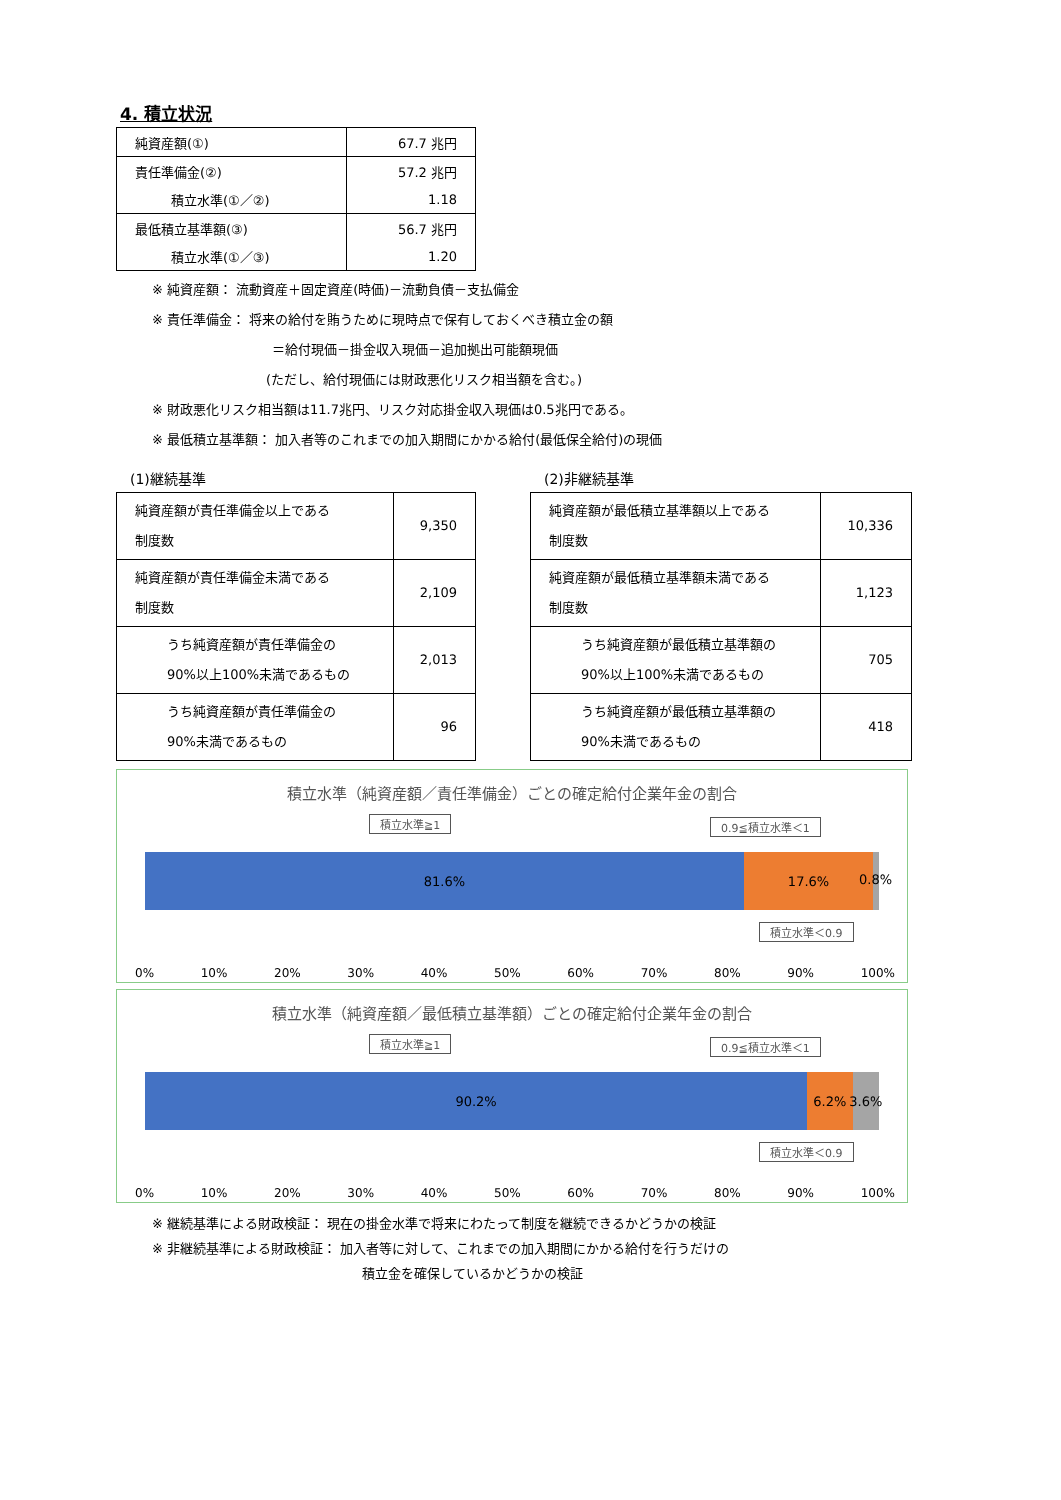4. 積立状況
| 純資産額(①) | 67.7 兆円 |
| 責任準備金(②) | 57.2 兆円 |
| 積立水準(①／②) | 1.18 |
| 最低積立基準額(③) | 56.7 兆円 |
| 積立水準(①／③) | 1.20 |
※ 純資産額： 流動資産＋固定資産(時価)－流動負債－支払備金
※ 責任準備金： 将来の給付を賄うために現時点で保有しておくべき積立金の額
＝給付現価－掛金収入現価－追加拠出可能額現価
(ただし、給付現価には財政悪化リスク相当額を含む。)
※ 財政悪化リスク相当額は11.7兆円、リスク対応掛金収入現価は0.5兆円である。
※ 最低積立基準額： 加入者等のこれまでの加入期間にかかる給付(最低保全給付)の現価
(1)継続基準
| 純資産額が責任準備金以上である 制度数 | 9,350 |
| 純資産額が責任準備金未満である 制度数 | 2,109 |
| うち純資産額が責任準備金の 90%以上100%未満であるもの | 2,013 |
| うち純資産額が責任準備金の 90%未満であるもの | 96 |
(2)非継続基準
| 純資産額が最低積立基準額以上である 制度数 | 10,336 |
| 純資産額が最低積立基準額未満である 制度数 | 1,123 |
| うち純資産額が最低積立基準額の 90%以上100%未満であるもの | 705 |
| うち純資産額が最低積立基準額の 90%未満であるもの | 418 |
積立水準（純資産額／責任準備金）ごとの確定給付企業年金の割合
積立水準≧1 0.9≦積立水準＜1
81.6% 17.6%
0.8%
積立水準＜0.9
0% 10% 20% 30% 40% 50% 60% 70% 80% 90% 100%
積立水準（純資産額／最低積立基準額）ごとの確定給付企業年金の割合
積立水準≧1 0.9≦積立水準＜1
90.2% 6.2% 3.6%
積立水準＜0.9
0% 10% 20% 30% 40% 50% 60% 70% 80% 90% 100%
※ 継続基準による財政検証： 現在の掛金水準で将来にわたって制度を継続できるかどうかの検証
※ 非継続基準による財政検証： 加入者等に対して、これまでの加入期間にかかる給付を行うだけの
積立金を確保しているかどうかの検証